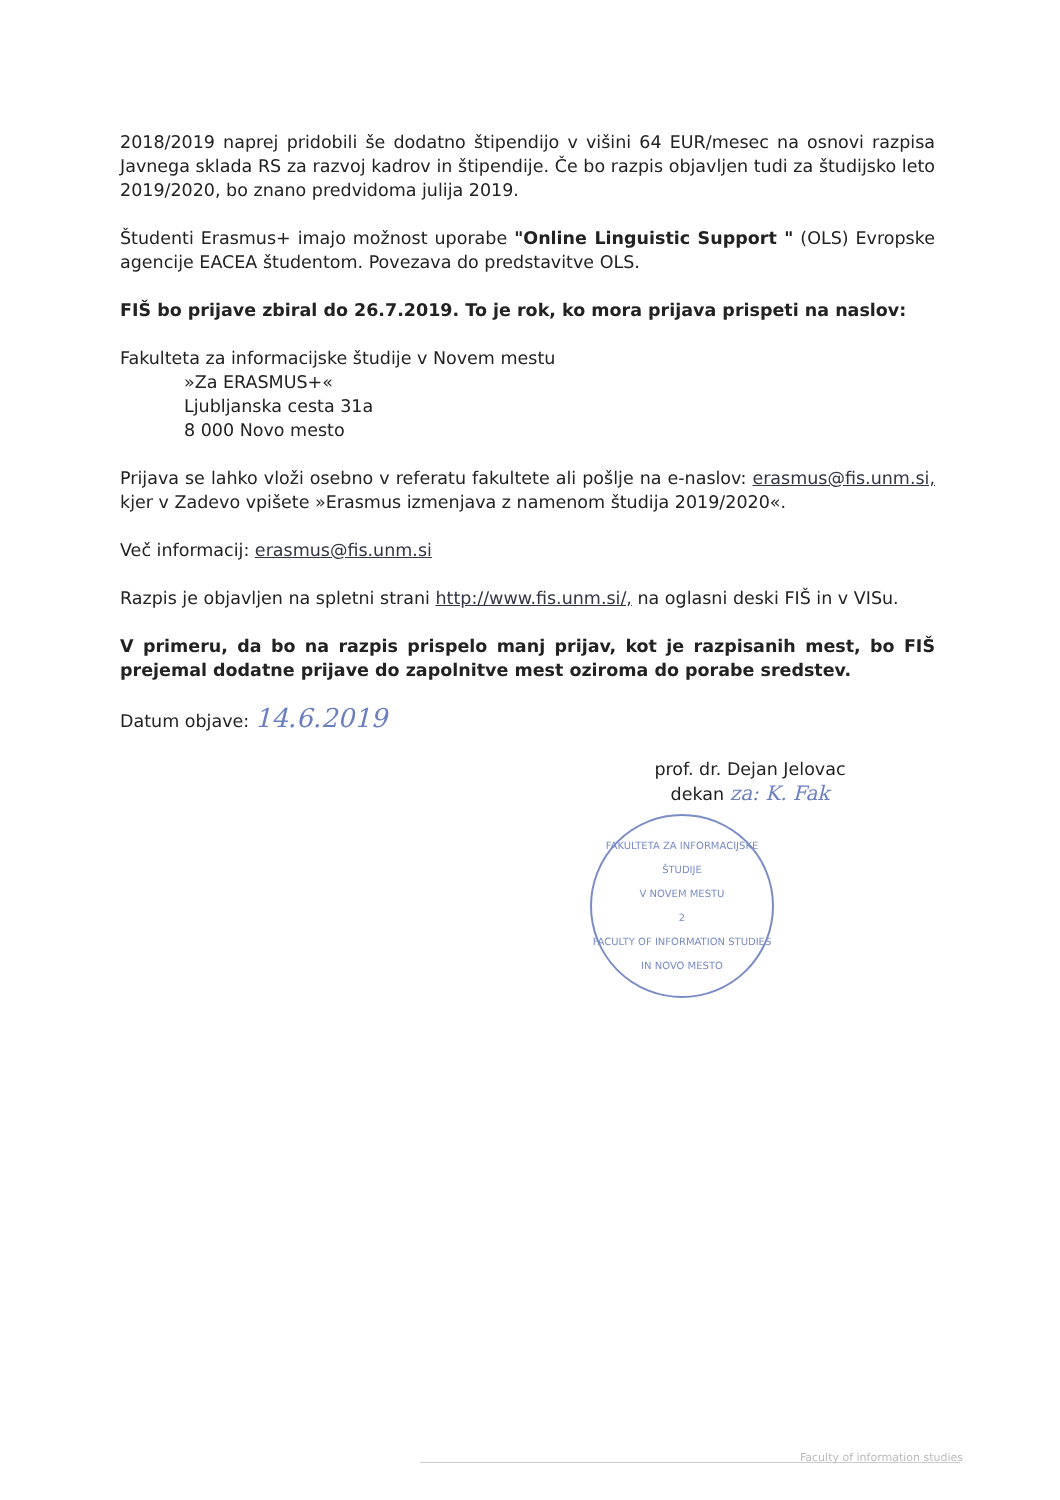2018/2019 naprej pridobili še dodatno štipendijo v višini 64 EUR/mesec na osnovi razpisa Javnega sklada RS za razvoj kadrov in štipendije. Če bo razpis objavljen tudi za študijsko leto 2019/2020, bo znano predvidoma julija 2019.
Študenti Erasmus+ imajo možnost uporabe "Online Linguistic Support " (OLS) Evropske agencije EACEA študentom. Povezava do predstavitve OLS.
FIŠ bo prijave zbiral do 26.7.2019. To je rok, ko mora prijava prispeti na naslov:
Fakulteta za informacijske študije v Novem mestu
»Za ERASMUS+«
Ljubljanska cesta 31a
8 000 Novo mesto
Prijava se lahko vloži osebno v referatu fakultete ali pošlje na e-naslov: erasmus@fis.unm.si, kjer v Zadevo vpišete »Erasmus izmenjava z namenom študija 2019/2020«.
Več informacij: erasmus@fis.unm.si
Razpis je objavljen na spletni strani http://www.fis.unm.si/, na oglasni deski FIŠ in v VISu.
V primeru, da bo na razpis prispelo manj prijav, kot je razpisanih mest, bo FIŠ prejemal dodatne prijave do zapolnitve mest oziroma do porabe sredstev.
Datum objave: 14.6.2019
prof. dr. Dejan Jelovac
dekan za: K. Fak
FAKULTETA ZA INFORMACIJSKE ŠTUDIJE
V NOVEM MESTU
2
FACULTY OF INFORMATION STUDIES
IN NOVO MESTO
Faculty of information studies